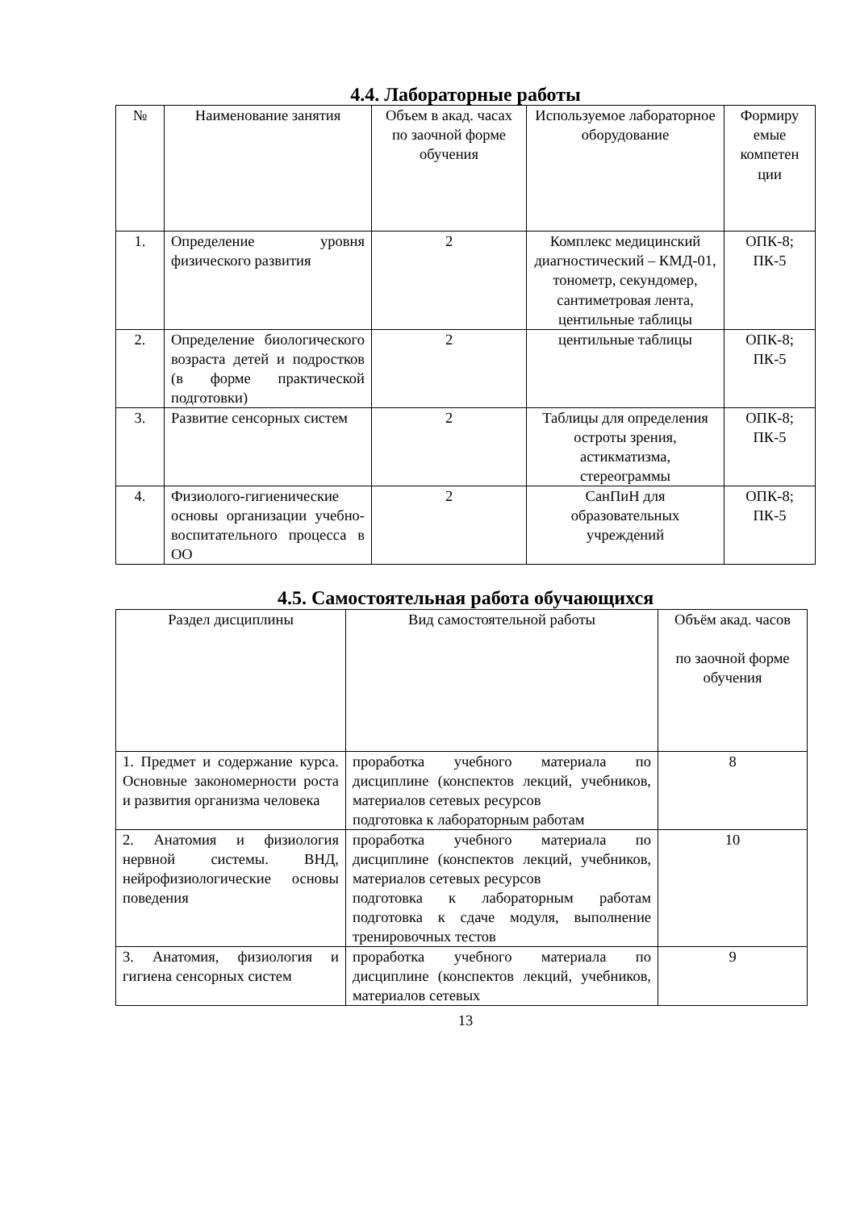4.4. Лабораторные работы
| № | Наименование занятия | Объем в акад. часах по заочной форме обучения | Используемое лабораторное оборудование | Формиру емые компетен ции |
| --- | --- | --- | --- | --- |
| 1. | Определение уровня физического развития | 2 | Комплекс медицинский диагностический – КМД-01, тонометр, секундомер, сантиметровая лента, центильные таблицы | ОПК-8; ПК-5 |
| 2. | Определение биологического возраста детей и подростков (в форме практической подготовки) | 2 | центильные таблицы | ОПК-8; ПК-5 |
| 3. | Развитие сенсорных систем | 2 | Таблицы для определения остроты зрения, астикматизма, стереограммы | ОПК-8; ПК-5 |
| 4. | Физиолого-гигиенические основы организации учебно-воспитательного процесса в ОО | 2 | СанПиН для образовательных учреждений | ОПК-8; ПК-5 |
4.5. Самостоятельная работа обучающихся
| Раздел дисциплины | Вид самостоятельной работы | Объём акад. часов по заочной форме обучения |
| --- | --- | --- |
| 1. Предмет и содержание курса. Основные закономерности роста и развития организма человека | проработка учебного материала по дисциплине (конспектов лекций, учебников, материалов сетевых ресурсов подготовка к лабораторным работам | 8 |
| 2. Анатомия и физиология нервной системы. ВНД, нейрофизиологические основы поведения | проработка учебного материала по дисциплине (конспектов лекций, учебников, материалов сетевых ресурсов подготовка к лабораторным работам подготовка к сдаче модуля, выполнение тренировочных тестов | 10 |
| 3. Анатомия, физиология и гигиена сенсорных систем | проработка учебного материала по дисциплине (конспектов лекций, учебников, материалов сетевых | 9 |
13